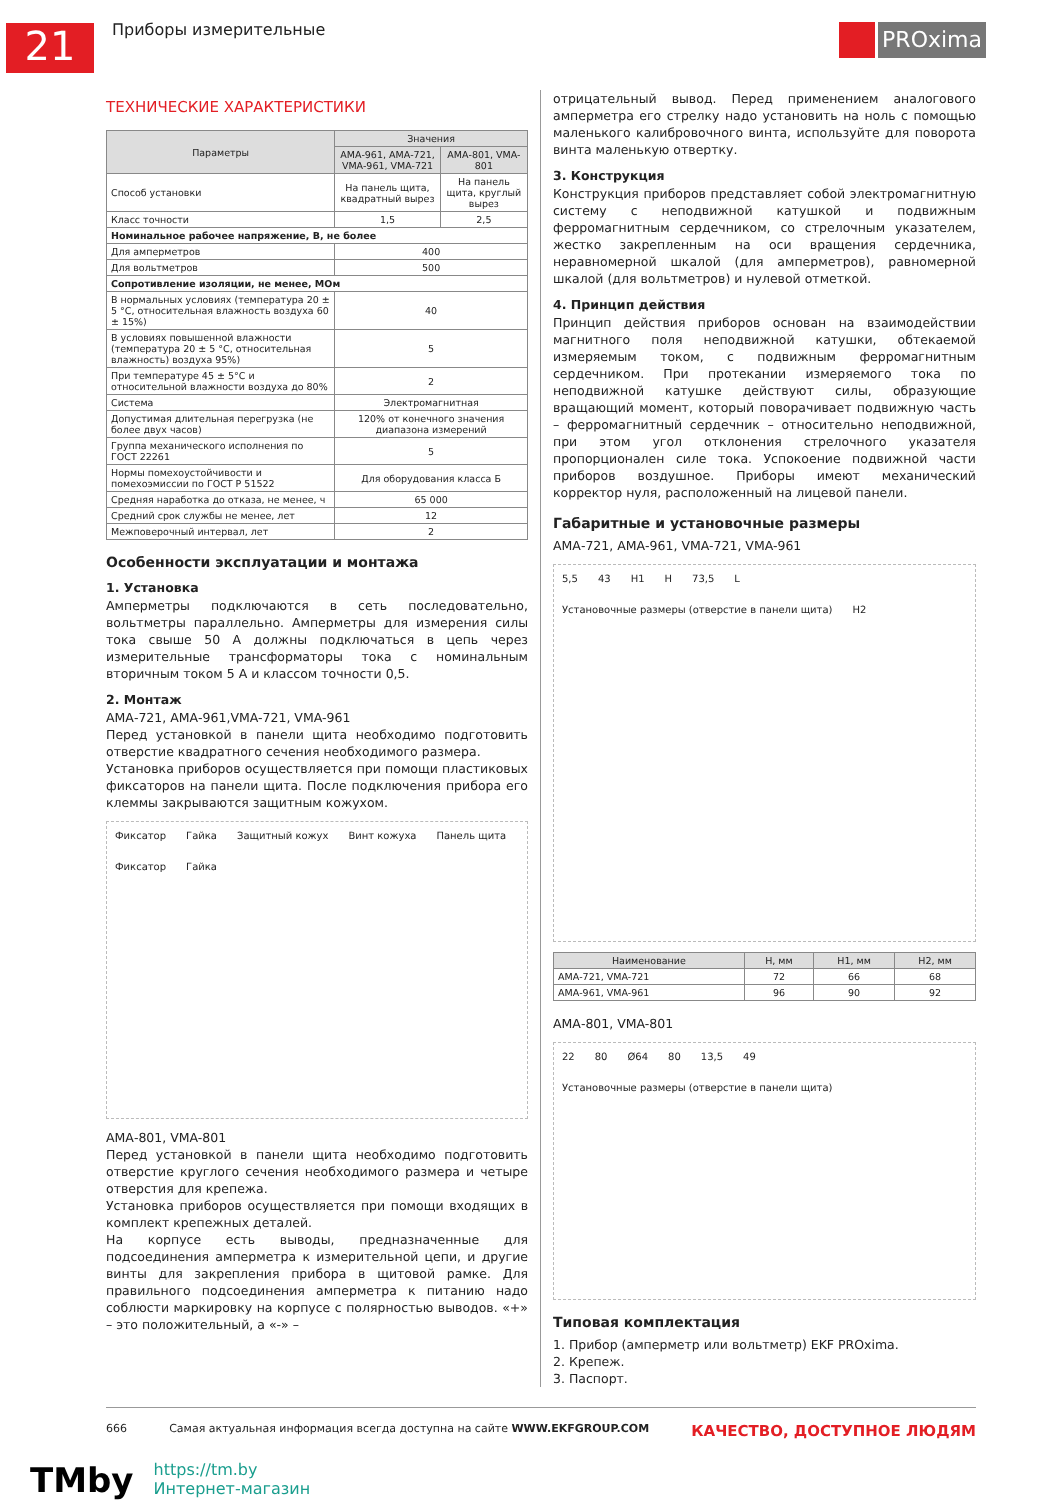21
Приборы измерительные
PROxima
ТЕХНИЧЕСКИЕ ХАРАКТЕРИСТИКИ
| Параметры | Значения | |
| --- | --- | --- |
| | АМА-961, АМА-721, VMA-961, VMA-721 | АМА-801, VMA-801 |
| Способ установки | На панель щита, квадратный вырез | На панель щита, круглый вырез |
| Класс точности | 1,5 | 2,5 |
| Номинальное рабочее напряжение, В, не более | | |
| Для амперметров | 400 | |
| Для вольтметров | 500 | |
| Сопротивление изоляции, не менее, МОм | | |
| В нормальных условиях (температура 20 ± 5 °С, относительная влажность воздуха 60 ± 15%) | 40 | |
| В условиях повышенной влажности (температура 20 ± 5 °С, относительная влажность) воздуха 95%) | 5 | |
| При температуре 45 ± 5°С и относительной влажности воздуха до 80% | 2 | |
| Система | Электромагнитная | |
| Допустимая длительная перегрузка (не более двух часов) | 120% от конечного значения диапазона измерений | |
| Группа механического исполнения по ГОСТ 22261 | 5 | |
| Нормы помехоустойчивости и помехоэмиссии по ГОСТ Р 51522 | Для оборудования класса Б | |
| Средняя наработка до отказа, не менее, ч | 65 000 | |
| Средний срок службы не менее, лет | 12 | |
| Межповерочный интервал, лет | 2 | |
Особенности эксплуатации и монтажа
1. Установка
Амперметры подключаются в сеть последовательно, вольтметры параллельно. Амперметры для измерения силы тока свыше 50 А должны подключаться в цепь через измерительные трансформаторы тока с номинальным вторичным током 5 А и классом точности 0,5.
2. Монтаж
АМА-721, АМА-961,VMA-721, VMA-961
Перед установкой в панели щита необходимо подготовить отверстие квадратного сечения необходимого размера.
Установка приборов осуществляется при помощи пластиковых фиксаторов на панели щита. После подключения прибора его клеммы закрываются защитным кожухом.
Фиксатор Гайка Защитный кожух Винт кожуха Панель щита Фиксатор Гайка
АМА-801, VMA-801
Перед установкой в панели щита необходимо подготовить отверстие круглого сечения необходимого размера и четыре отверстия для крепежа.
Установка приборов осуществляется при помощи входящих в комплект крепежных деталей.
На корпусе есть выводы, предназначенные для подсоединения амперметра к измерительной цепи, и другие винты для закрепления прибора в щитовой рамке. Для правильного подсоединения амперметра к питанию надо соблюсти маркировку на корпусе с полярностью выводов. «+» – это положительный, а «-» –
отрицательный вывод. Перед применением аналогового амперметра его стрелку надо установить на ноль с помощью маленького калибровочного винта, используйте для поворота винта маленькую отвертку.
3. Конструкция
Конструкция приборов представляет собой электромагнитную систему с неподвижной катушкой и подвижным ферромагнитным сердечником, со стрелочным указателем, жестко закрепленным на оси вращения сердечника, неравномерной шкалой (для амперметров), равномерной шкалой (для вольтметров) и нулевой отметкой.
4. Принцип действия
Принцип действия приборов основан на взаимодействии магнитного поля неподвижной катушки, обтекаемой измеряемым током, с подвижным ферромагнитным сердечником. При протекании измеряемого тока по неподвижной катушке действуют силы, образующие вращающий момент, который поворачивает подвижную часть – ферромагнитный сердечник – относительно неподвижной, при этом угол отклонения стрелочного указателя пропорционален силе тока. Успокоение подвижной части приборов воздушное. Приборы имеют механический корректор нуля, расположенный на лицевой панели.
Габаритные и установочные размеры
АМА-721, АМА-961, VMA-721, VMA-961
5,5 43 H1 H 73,5 L Установочные размеры (отверстие в панели щита) H2
| Наименование | Н, мм | Н1, мм | Н2, мм |
| --- | --- | --- | --- |
| АМА-721, VMA-721 | 72 | 66 | 68 |
| АМА-961, VMA-961 | 96 | 90 | 92 |
АМА-801, VMA-801
22 80 Ø64 80 13,5 49 Установочные размеры (отверстие в панели щита)
Типовая комплектация
1. Прибор (амперметр или вольтметр) EKF PROxima.
2. Крепеж.
3. Паспорт.
666 Самая актуальная информация всегда доступна на сайте WWW.EKFGROUP.COM КАЧЕСТВО, ДОСТУПНОЕ ЛЮДЯМ
TMby
https://tm.by
Интернет-магазин